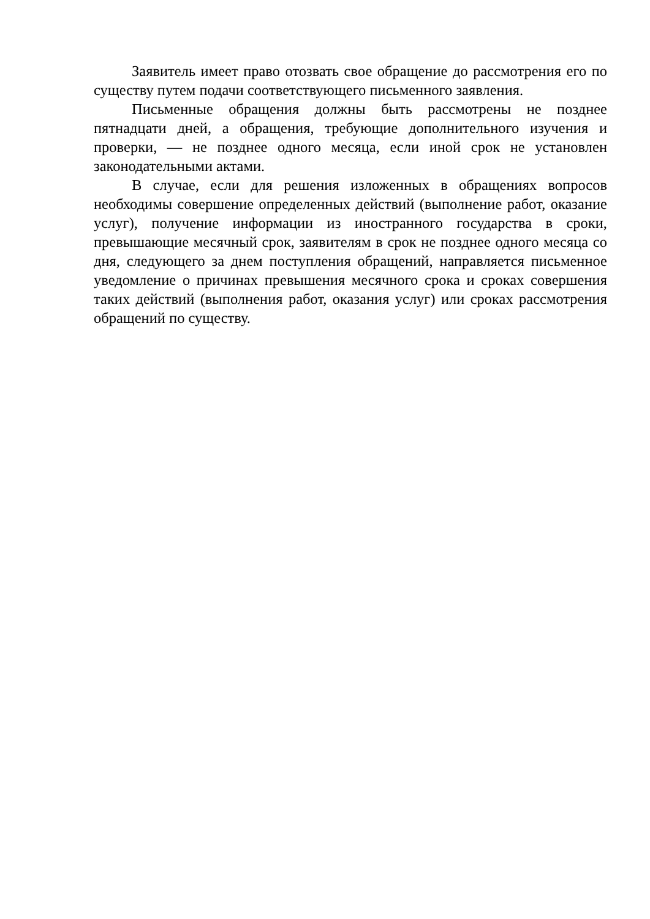Заявитель имеет право отозвать свое обращение до рассмотрения его по существу путем подачи соответствующего письменного заявления.
Письменные обращения должны быть рассмотрены не позднее пятнадцати дней, а обращения, требующие дополнительного изучения и проверки, — не позднее одного месяца, если иной срок не установлен законодательными актами.
В случае, если для решения изложенных в обращениях вопросов необходимы совершение определенных действий (выполнение работ, оказание услуг), получение информации из иностранного государства в сроки, превышающие месячный срок, заявителям в срок не позднее одного месяца со дня, следующего за днем поступления обращений, направляется письменное уведомление о причинах превышения месячного срока и сроках совершения таких действий (выполнения работ, оказания услуг) или сроках рассмотрения обращений по существу.